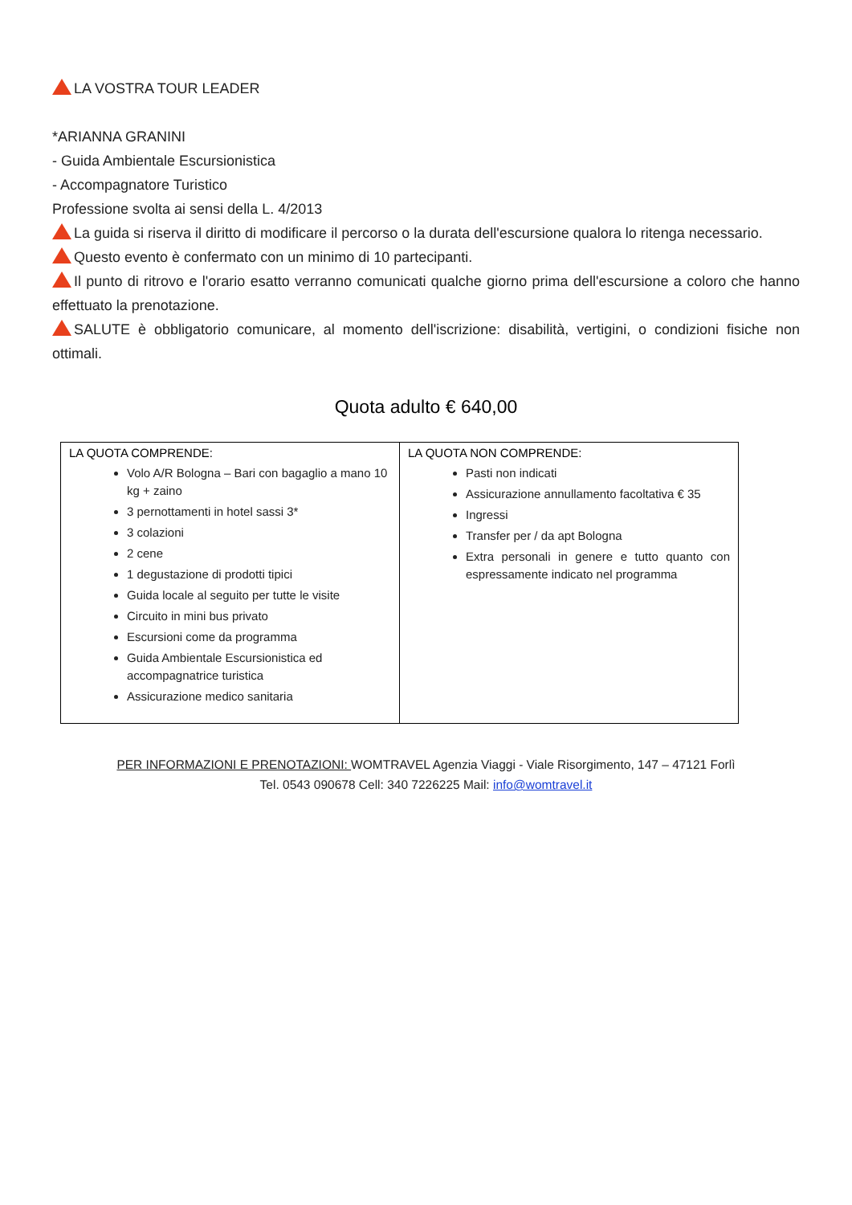LA VOSTRA TOUR LEADER
*ARIANNA GRANINI
- Guida Ambientale Escursionistica
- Accompagnatore Turistico
Professione svolta ai sensi della L. 4/2013
La guida si riserva il diritto di modificare il percorso o la durata dell'escursione qualora lo ritenga necessario.
Questo evento è confermato con un minimo di 10 partecipanti.
Il punto di ritrovo e l'orario esatto verranno comunicati qualche giorno prima dell'escursione a coloro che hanno effettuato la prenotazione.
SALUTE è obbligatorio comunicare, al momento dell'iscrizione: disabilità, vertigini, o condizioni fisiche non ottimali.
Quota adulto € 640,00
| LA QUOTA COMPRENDE: Volo A/R Bologna – Bari con bagaglio a mano 10 kg + zaino 3 pernottamenti in hotel sassi 3* 3 colazioni 2 cene 1 degustazione di prodotti tipici Guida locale al seguito per tutte le visite Circuito in mini bus privato Escursioni come da programma Guida Ambientale Escursionistica ed accompagnatrice turistica Assicurazione medico sanitaria | LA QUOTA NON COMPRENDE: Pasti non indicati Assicurazione annullamento facoltativa € 35 Ingressi Transfer per / da apt Bologna Extra personali in genere e tutto quanto con espressamente indicato nel programma |
PER INFORMAZIONI E PRENOTAZIONI: WOMTRAVEL Agenzia Viaggi - Viale Risorgimento, 147 – 47121 Forlì
Tel. 0543 090678 Cell: 340 7226225 Mail: info@womtravel.it